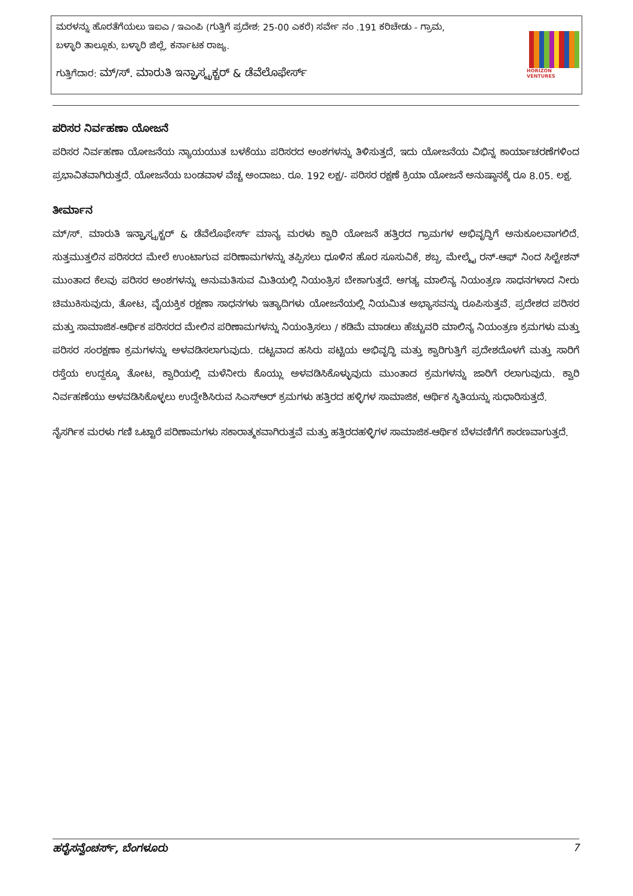ಮರಳನ್ನು ಹೊರತೆಗೆಯಲು ಇಐಎ / ಇಎಂಪಿ (ಗುತ್ತಿಗೆ ಪ್ರದೇಶ: 25-00 ಎಕರೆ) ಸರ್ವೇ ನಂ .191 ಕರಿಚೇಡು - ಗ್ರಾಮ,
ಬಳ್ಳಾರಿ ತಾಲ್ಲೂಕು, ಬಳ್ಳಾರಿ ಜಿಲ್ಲೆ, ಕರ್ನಾಟಕ ರಾಜ್ಯ.
ಗುತ್ತಿಗೆದಾರ: ಮ್/ಸ್. ಮಾರುತಿ ಇನ್ಫ್ರಾಸ್ಟ್ರಕ್ಚರ್ & ಡೆವೆಲೊಫೇರ್ಸ್
HORIZON VENTURES
ಪರಿಸರ ನಿರ್ವಹಣಾ ಯೋಜನೆ
ಪರಿಸರ ನಿರ್ವಹಣಾ ಯೋಜನೆಯ ನ್ಯಾಯಯುತ ಬಳಕೆಯು ಪರಿಸರದ ಅಂಶಗಳನ್ನು ತಿಳಿಸುತ್ತದೆ, ಇದು ಯೋಜನೆಯ ವಿಭಿನ್ನ ಕಾರ್ಯಾಚರಣೆಗಳಿಂದ ಪ್ರಭಾವಿತವಾಗಿರುತ್ತದೆ. ಯೋಜನೆಯ ಬಂಡವಾಳ ವೆಚ್ಚ ಅಂದಾಜು. ರೂ. 192 ಲಕ್ಷ/- ಪರಿಸರ ರಕ್ಷಣೆ ಕ್ರಿಯಾ ಯೋಜನೆ ಅನುಷ್ಠಾನಕ್ಕೆ ರೂ 8.05. ಲಕ್ಷ.
ತೀರ್ಮಾನ
ಮ್/ಸ್. ಮಾರುತಿ ಇನ್ಫ್ರಾಸ್ಟ್ರಕ್ಚರ್ & ಡೆವೆಲೊಫೇರ್ಸ್ ಮಾನ್ಯ ಮರಳು ಕ್ವಾರಿ ಯೋಜನೆ ಹತ್ತಿರದ ಗ್ರಾಮಗಳ ಅಭಿವೃದ್ಧಿಗೆ ಅನುಕೂಲವಾಗಲಿದೆ. ಸುತ್ತಮುತ್ತಲಿನ ಪರಿಸರದ ಮೇಲೆ ಉಂಟಾಗುವ ಪರಿಣಾಮಗಳನ್ನು ತಪ್ಪಿಸಲು ಧೂಳಿನ ಹೊರ ಸೂಸುವಿಕೆ, ಶಬ್ದ, ಮೇಲ್ಮೈ ರನ್-ಆಫ್ ನಿಂದ ಸಿಲ್ಟೇಶನ್ ಮುಂತಾದ ಕೆಲವು ಪರಿಸರ ಅಂಶಗಳನ್ನು ಅನುಮತಿಸುವ ಮಿತಿಯಲ್ಲಿ ನಿಯಂತ್ರಿಸ ಬೇಕಾಗುತ್ತದೆ. ಅಗತ್ಯ ಮಾಲಿನ್ಯ ನಿಯಂತ್ರಣ ಸಾಧನಗಳಾದ ನೀರು ಚಿಮುಕಿಸುವುದು, ತೋಟ, ವೈಯಕ್ತಿಕ ರಕ್ಷಣಾ ಸಾಧನಗಳು ಇತ್ಯಾದಿಗಳು ಯೋಜನೆಯಲ್ಲಿ ನಿಯಮಿತ ಅಭ್ಯಾಸವನ್ನು ರೂಪಿಸುತ್ತವೆ. ಪ್ರದೇಶದ ಪರಿಸರ ಮತ್ತು ಸಾಮಾಜಿಕ-ಆರ್ಥಿಕ ಪರಿಸರದ ಮೇಲಿನ ಪರಿಣಾಮಗಳನ್ನು ನಿಯಂತ್ರಿಸಲು / ಕಡಿಮೆ ಮಾಡಲು ಹೆಚ್ಚುವರಿ ಮಾಲಿನ್ಯ ನಿಯಂತ್ರಣ ಕ್ರಮಗಳು ಮತ್ತು ಪರಿಸರ ಸಂರಕ್ಷಣಾ ಕ್ರಮಗಳನ್ನು ಅಳವಡಿಸಲಾಗುವುದು. ದಟ್ಟವಾದ ಹಸಿರು ಪಟ್ಟಿಯ ಅಭಿವೃದ್ಧಿ ಮತ್ತು ಕ್ವಾರಿಗುತ್ತಿಗೆ ಪ್ರದೇಶದೊಳಗೆ ಮತ್ತು ಸಾರಿಗೆ ರಸ್ತೆಯ ಉದ್ದಕ್ಕೂ ತೋಟ, ಕ್ವಾರಿಯಲ್ಲಿ ಮಳೆನೀರು ಕೊಯ್ಲು ಅಳವಡಿಸಿಕೊಳ್ಳುವುದು ಮುಂತಾದ ಕ್ರಮಗಳನ್ನು ಜಾರಿಗೆ ರಲಾಗುವುದು. ಕ್ವಾರಿ ನಿರ್ವಹಣೆಯು ಅಳವಡಿಸಿಕೊಳ್ಳಲು ಉದ್ದೇಶಿಸಿರುವ ಸಿಎಸ್ಆರ್ ಕ್ರಮಗಳು ಹತ್ತಿರದ ಹಳ್ಳಿಗಳ ಸಾಮಾಜಿಕ, ಆರ್ಥಿಕ ಸ್ಥಿತಿಯನ್ನು ಸುಧಾರಿಸುತ್ತದೆ.
ನೈಸರ್ಗಿಕ ಮರಳು ಗಣಿ ಒಟ್ಟಾರೆ ಪರಿಣಾಮಗಳು ಸಕಾರಾತ್ಮಕವಾಗಿರುತ್ತವೆ ಮತ್ತು ಹತ್ತಿರದಹಳ್ಳಿಗಳ ಸಾಮಾಜಿಕ-ಆರ್ಥಿಕ ಬೆಳವಣಿಗೆಗೆ ಕಾರಣವಾಗುತ್ತದೆ.
ಹರೈಸನ್ವೆಂಚರ್ಸ್, ಬೆಂಗಳೂರು 7